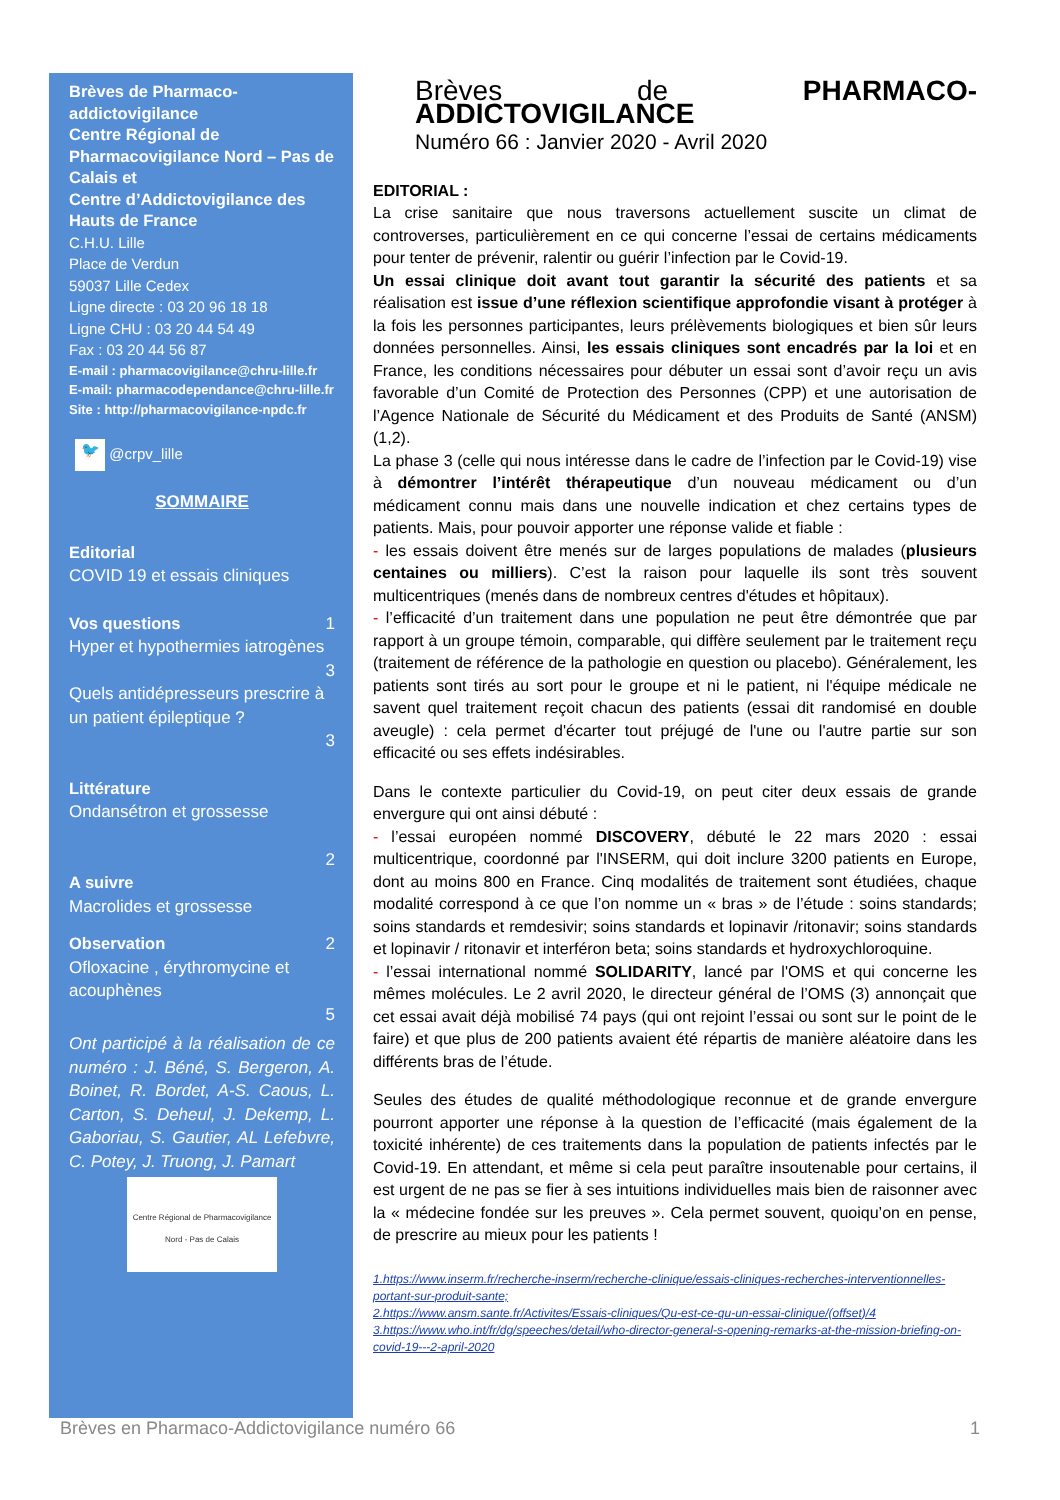Brèves de Pharmaco-addictovigilance
Centre Régional de Pharmacovigilance Nord – Pas de Calais et
Centre d’Addictovigilance des Hauts de France
C.H.U. Lille
Place de Verdun
59037 Lille Cedex
Ligne directe : 03 20 96 18 18
Ligne CHU : 03 20 44 54 49
Fax : 03 20 44 56 87
E-mail : pharmacovigilance@chru-lille.fr
E-mail: pharmacodependance@chru-lille.fr
Site : http://pharmacovigilance-npdc.fr
🐦 @crpv_lille
SOMMAIRE
Editorial
COVID 19 et essais cliniques
Vos questions 1
Hyper et hypothermies iatrogènes
3
Quels antidépresseurs prescrire à un patient épileptique ?
3
Littérature
Ondansétron et grossesse
2
A suivre
Macrolides et grossesse
Observation 2
Ofloxacine , érythromycine et acouphènes
5
Ont participé à la réalisation de ce numéro : J. Béné, S. Bergeron, A. Boinet, R. Bordet, A-S. Caous, L. Carton, S. Deheul, J. Dekemp, L. Gaboriau, S. Gautier, AL Lefebvre, C. Potey, J. Truong, J. Pamart
Centre Régional de Pharmacovigilance
Nord - Pas de Calais
Brèves de PHARMACO-ADDICTOVIGILANCE
Numéro 66 : Janvier 2020 - Avril 2020
EDITORIAL :
La crise sanitaire que nous traversons actuellement suscite un climat de controverses, particulièrement en ce qui concerne l’essai de certains médicaments pour tenter de prévenir, ralentir ou guérir l’infection par le Covid-19.
Un essai clinique doit avant tout garantir la sécurité des patients et sa réalisation est issue d’une réflexion scientifique approfondie visant à protéger à la fois les personnes participantes, leurs prélèvements biologiques et bien sûr leurs données personnelles. Ainsi, les essais cliniques sont encadrés par la loi et en France, les conditions nécessaires pour débuter un essai sont d’avoir reçu un avis favorable d’un Comité de Protection des Personnes (CPP) et une autorisation de l’Agence Nationale de Sécurité du Médicament et des Produits de Santé (ANSM) (1,2).
La phase 3 (celle qui nous intéresse dans le cadre de l’infection par le Covid-19) vise à démontrer l’intérêt thérapeutique d’un nouveau médicament ou d’un médicament connu mais dans une nouvelle indication et chez certains types de patients. Mais, pour pouvoir apporter une réponse valide et fiable :
- les essais doivent être menés sur de larges populations de malades (plusieurs centaines ou milliers). C’est la raison pour laquelle ils sont très souvent multicentriques (menés dans de nombreux centres d'études et hôpitaux).
- l’efficacité d’un traitement dans une population ne peut être démontrée que par rapport à un groupe témoin, comparable, qui diffère seulement par le traitement reçu (traitement de référence de la pathologie en question ou placebo). Généralement, les patients sont tirés au sort pour le groupe et ni le patient, ni l'équipe médicale ne savent quel traitement reçoit chacun des patients (essai dit randomisé en double aveugle) : cela permet d'écarter tout préjugé de l'une ou l'autre partie sur son efficacité ou ses effets indésirables.
Dans le contexte particulier du Covid-19, on peut citer deux essais de grande envergure qui ont ainsi débuté :
- l’essai européen nommé DISCOVERY, débuté le 22 mars 2020 : essai multicentrique, coordonné par l'INSERM, qui doit inclure 3200 patients en Europe, dont au moins 800 en France. Cinq modalités de traitement sont étudiées, chaque modalité correspond à ce que l’on nomme un « bras » de l’étude : soins standards; soins standards et remdesivir; soins standards et lopinavir /ritonavir; soins standards et lopinavir / ritonavir et interféron beta; soins standards et hydroxychloroquine.
- l’essai international nommé SOLIDARITY, lancé par l'OMS et qui concerne les mêmes molécules. Le 2 avril 2020, le directeur général de l’OMS (3) annonçait que cet essai avait déjà mobilisé 74 pays (qui ont rejoint l’essai ou sont sur le point de le faire) et que plus de 200 patients avaient été répartis de manière aléatoire dans les différents bras de l’étude.
Seules des études de qualité méthodologique reconnue et de grande envergure pourront apporter une réponse à la question de l’efficacité (mais également de la toxicité inhérente) de ces traitements dans la population de patients infectés par le Covid-19. En attendant, et même si cela peut paraître insoutenable pour certains, il est urgent de ne pas se fier à ses intuitions individuelles mais bien de raisonner avec la « médecine fondée sur les preuves ». Cela permet souvent, quoiqu’on en pense, de prescrire au mieux pour les patients !
1.https://www.inserm.fr/recherche-inserm/recherche-clinique/essais-cliniques-recherches-interventionnelles-portant-sur-produit-sante;
2.https://www.ansm.sante.fr/Activites/Essais-cliniques/Qu-est-ce-qu-un-essai-clinique/(offset)/4
3.https://www.who.int/fr/dg/speeches/detail/who-director-general-s-opening-remarks-at-the-mission-briefing-on-covid-19---2-april-2020
Brèves en Pharmaco-Addictovigilance numéro 66 1